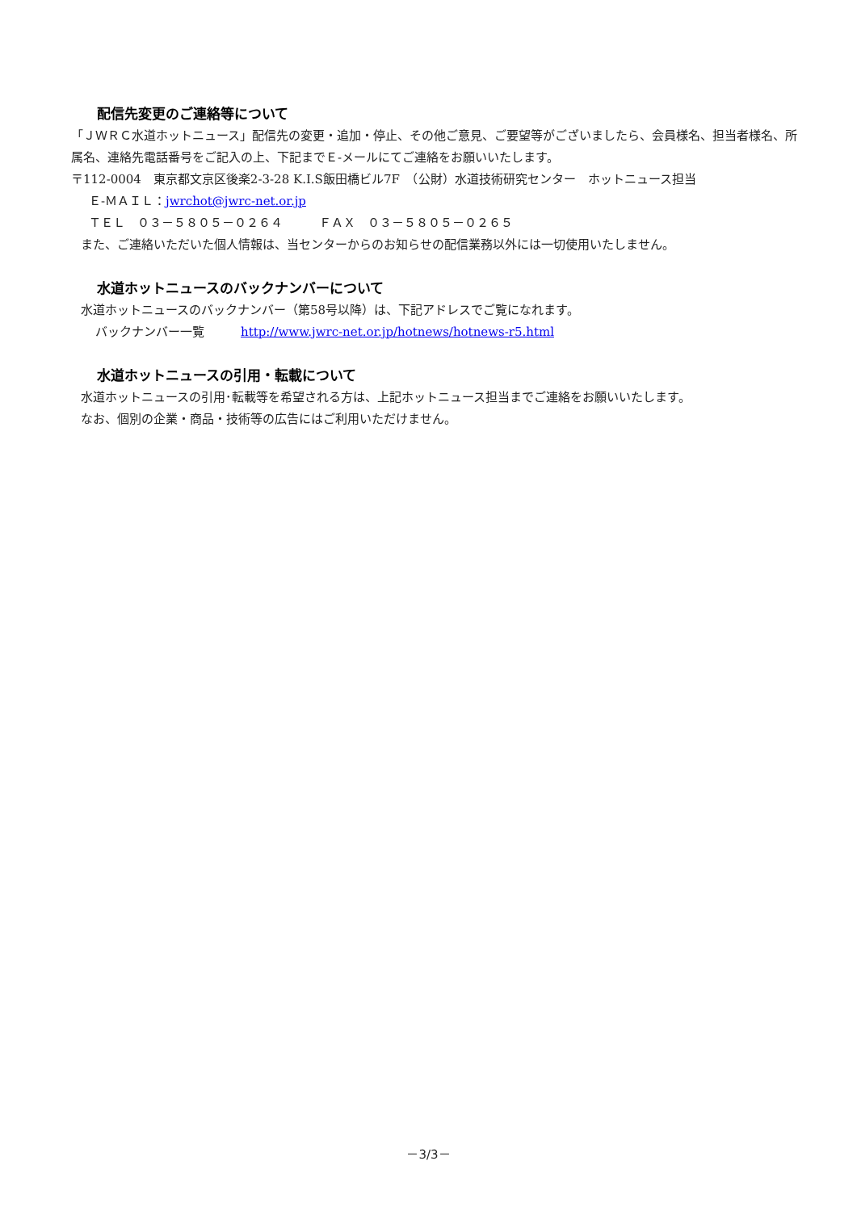配信先変更のご連絡等について
「ＪＷＲＣ水道ホットニュース」配信先の変更・追加・停止、その他ご意見、ご要望等がございましたら、会員様名、担当者様名、所属名、連絡先電話番号をご記入の上、下記までＥ-メールにてご連絡をお願いいたします。
〒112-0004　東京都文京区後楽2-3-28 K.I.S飯田橋ビル7F　（公財）水道技術研究センター　ホットニュース担当
Ｅ-ＭＡＩＬ：jwrchot@jwrc-net.or.jp
ＴＥＬ　０３－５８０５－０２６４　　　ＦＡＸ　０３－５８０５－０２６５
また、ご連絡いただいた個人情報は、当センターからのお知らせの配信業務以外には一切使用いたしません。
水道ホットニュースのバックナンバーについて
水道ホットニュースのバックナンバー（第58号以降）は、下記アドレスでご覧になれます。
バックナンバー一覧　　　http://www.jwrc-net.or.jp/hotnews/hotnews-r5.html
水道ホットニュースの引用・転載について
水道ホットニュースの引用･転載等を希望される方は、上記ホットニュース担当までご連絡をお願いいたします。
なお、個別の企業・商品・技術等の広告にはご利用いただけません。
－3/3－